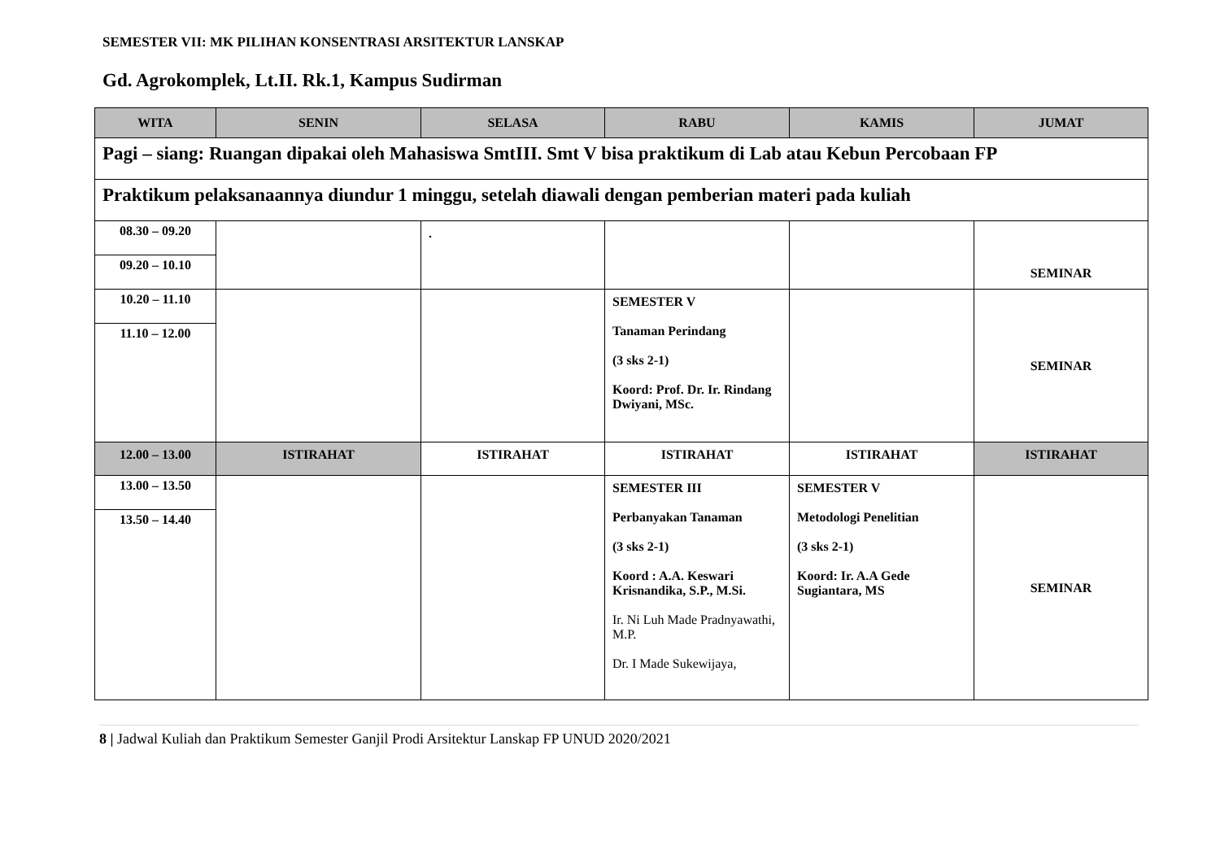SEMESTER VII: MK PILIHAN KONSENTRASI ARSITEKTUR LANSKAP
Gd. Agrokomplek, Lt.II. Rk.1, Kampus Sudirman
| WITA | SENIN | SELASA | RABU | KAMIS | JUMAT |
| --- | --- | --- | --- | --- | --- |
| Pagi – siang: Ruangan dipakai oleh Mahasiswa SmtIII. Smt V bisa praktikum di Lab atau Kebun Percobaan FP | | | | | |
| Praktikum pelaksanaannya diundur 1 minggu, setelah diawali dengan pemberian materi pada kuliah | | | | | |
| 08.30 – 09.20 09.20 – 10.10 | | . | | | SEMINAR |
| 10.20 – 11.10 11.10 – 12.00 | | | SEMESTER V Tanaman Perindang (3 sks 2-1) Koord: Prof. Dr. Ir. Rindang Dwiyani, MSc. | | SEMINAR |
| 12.00 – 13.00 | ISTIRAHAT | ISTIRAHAT | ISTIRAHAT | ISTIRAHAT | ISTIRAHAT |
| 13.00 – 13.50 13.50 – 14.40 | | | SEMESTER III Perbanyakan Tanaman (3 sks 2-1) Koord : A.A. Keswari Krisnandika, S.P., M.Si. Ir. Ni Luh Made Pradnyawathi, M.P. Dr. I Made Sukewijaya, | SEMESTER V Metodologi Penelitian (3 sks 2-1) Koord: Ir. A.A Gede Sugiantara, MS | SEMINAR |
8 | Jadwal Kuliah dan Praktikum Semester Ganjil Prodi Arsitektur Lanskap FP UNUD 2020/2021